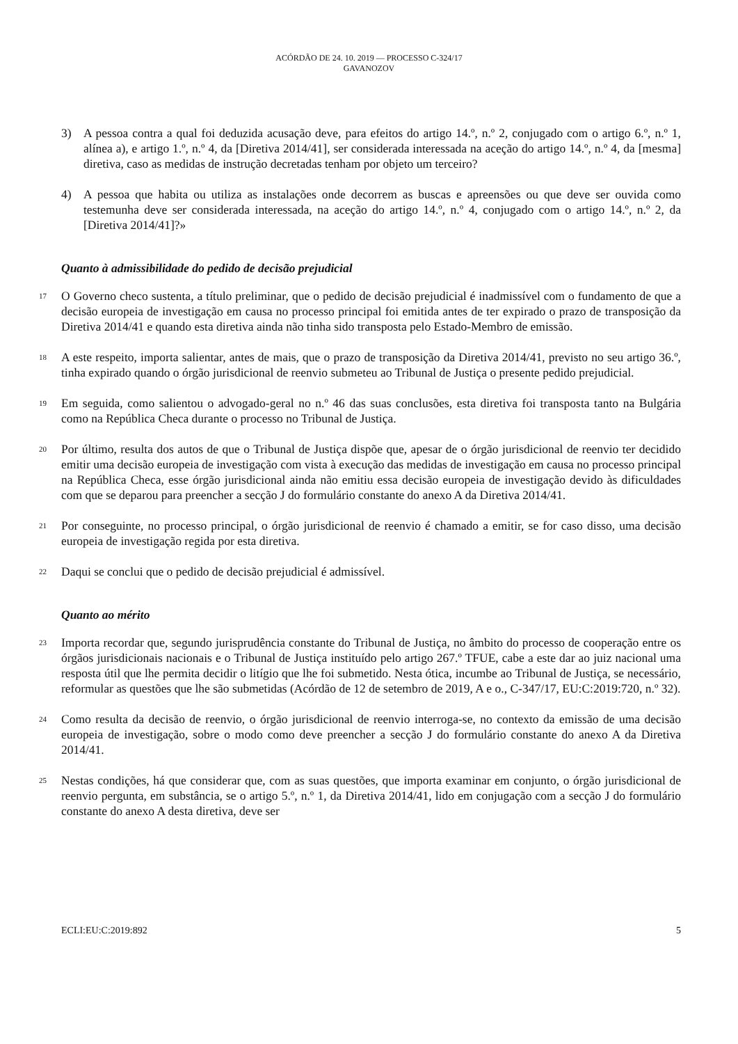ACÓRDÃO DE 24. 10. 2019 — PROCESSO C-324/17
GAVANOZOV
3) A pessoa contra a qual foi deduzida acusação deve, para efeitos do artigo 14.º, n.º 2, conjugado com o artigo 6.º, n.º 1, alínea a), e artigo 1.º, n.º 4, da [Diretiva 2014/41], ser considerada interessada na aceção do artigo 14.º, n.º 4, da [mesma] diretiva, caso as medidas de instrução decretadas tenham por objeto um terceiro?
4) A pessoa que habita ou utiliza as instalações onde decorrem as buscas e apreensões ou que deve ser ouvida como testemunha deve ser considerada interessada, na aceção do artigo 14.º, n.º 4, conjugado com o artigo 14.º, n.º 2, da [Diretiva 2014/41]?»
Quanto à admissibilidade do pedido de decisão prejudicial
17
O Governo checo sustenta, a título preliminar, que o pedido de decisão prejudicial é inadmissível com o fundamento de que a decisão europeia de investigação em causa no processo principal foi emitida antes de ter expirado o prazo de transposição da Diretiva 2014/41 e quando esta diretiva ainda não tinha sido transposta pelo Estado-Membro de emissão.
18
A este respeito, importa salientar, antes de mais, que o prazo de transposição da Diretiva 2014/41, previsto no seu artigo 36.º, tinha expirado quando o órgão jurisdicional de reenvio submeteu ao Tribunal de Justiça o presente pedido prejudicial.
19
Em seguida, como salientou o advogado-geral no n.º 46 das suas conclusões, esta diretiva foi transposta tanto na Bulgária como na República Checa durante o processo no Tribunal de Justiça.
20
Por último, resulta dos autos de que o Tribunal de Justiça dispõe que, apesar de o órgão jurisdicional de reenvio ter decidido emitir uma decisão europeia de investigação com vista à execução das medidas de investigação em causa no processo principal na República Checa, esse órgão jurisdicional ainda não emitiu essa decisão europeia de investigação devido às dificuldades com que se deparou para preencher a secção J do formulário constante do anexo A da Diretiva 2014/41.
21
Por conseguinte, no processo principal, o órgão jurisdicional de reenvio é chamado a emitir, se for caso disso, uma decisão europeia de investigação regida por esta diretiva.
22
Daqui se conclui que o pedido de decisão prejudicial é admissível.
Quanto ao mérito
23
Importa recordar que, segundo jurisprudência constante do Tribunal de Justiça, no âmbito do processo de cooperação entre os órgãos jurisdicionais nacionais e o Tribunal de Justiça instituído pelo artigo 267.º TFUE, cabe a este dar ao juiz nacional uma resposta útil que lhe permita decidir o litígio que lhe foi submetido. Nesta ótica, incumbe ao Tribunal de Justiça, se necessário, reformular as questões que lhe são submetidas (Acórdão de 12 de setembro de 2019, A e o., C-347/17, EU:C:2019:720, n.º 32).
24
Como resulta da decisão de reenvio, o órgão jurisdicional de reenvio interroga-se, no contexto da emissão de uma decisão europeia de investigação, sobre o modo como deve preencher a secção J do formulário constante do anexo A da Diretiva 2014/41.
25
Nestas condições, há que considerar que, com as suas questões, que importa examinar em conjunto, o órgão jurisdicional de reenvio pergunta, em substância, se o artigo 5.º, n.º 1, da Diretiva 2014/41, lido em conjugação com a secção J do formulário constante do anexo A desta diretiva, deve ser
ECLI:EU:C:2019:892 5